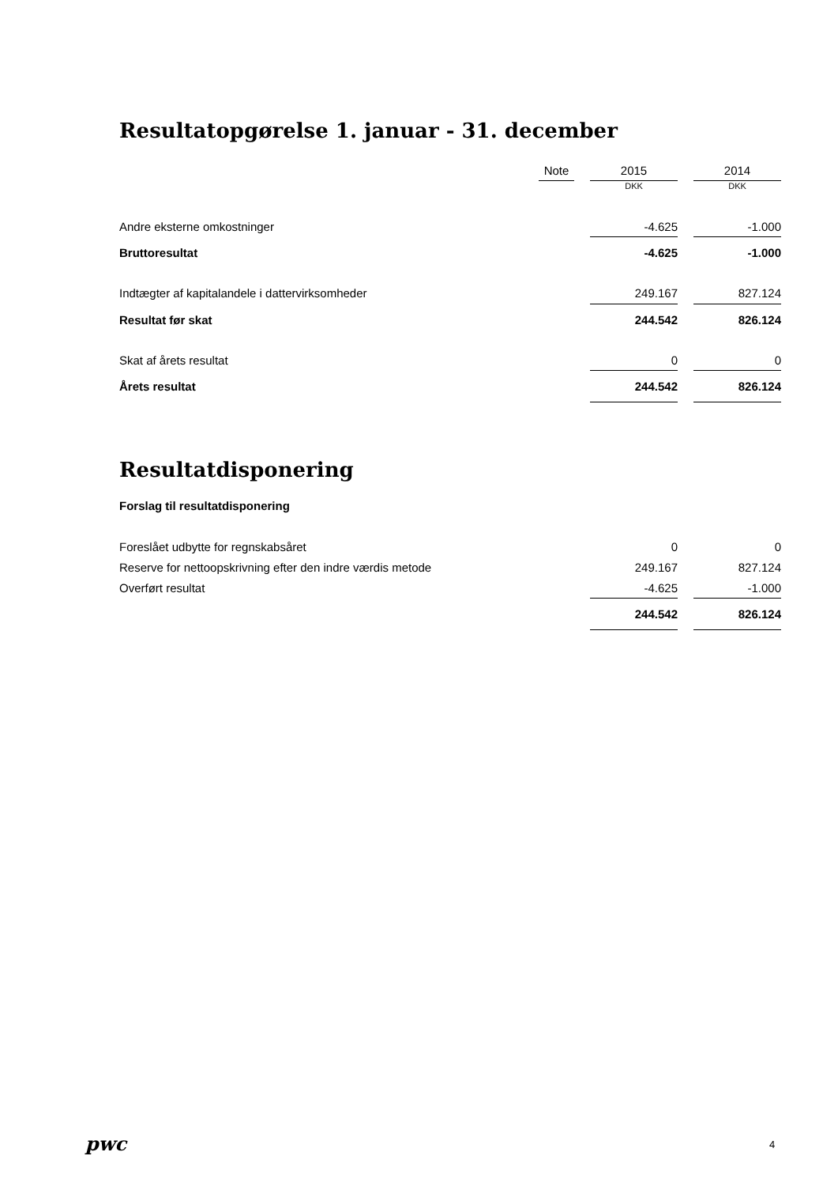Resultatopgørelse 1. januar - 31. december
| | Note | | 2015 | | 2014 |
| --- | --- | --- | --- | --- | --- |
| | | | DKK | | DKK |
| Andre eksterne omkostninger | | | -4.625 | | -1.000 |
| Bruttoresultat | | | -4.625 | | -1.000 |
| Indtægter af kapitalandele i dattervirksomheder | | | 249.167 | | 827.124 |
| Resultat før skat | | | 244.542 | | 826.124 |
| Skat af årets resultat | | | 0 | | 0 |
| Årets resultat | | | 244.542 | | 826.124 |
Resultatdisponering
Forslag til resultatdisponering
| Foreslået udbytte for regnskabsåret | | 0 | | 0 |
| Reserve for nettoopskrivning efter den indre værdis metode | | 249.167 | | 827.124 |
| Overført resultat | | -4.625 | | -1.000 |
| | | 244.542 | | 826.124 |
pwc 4